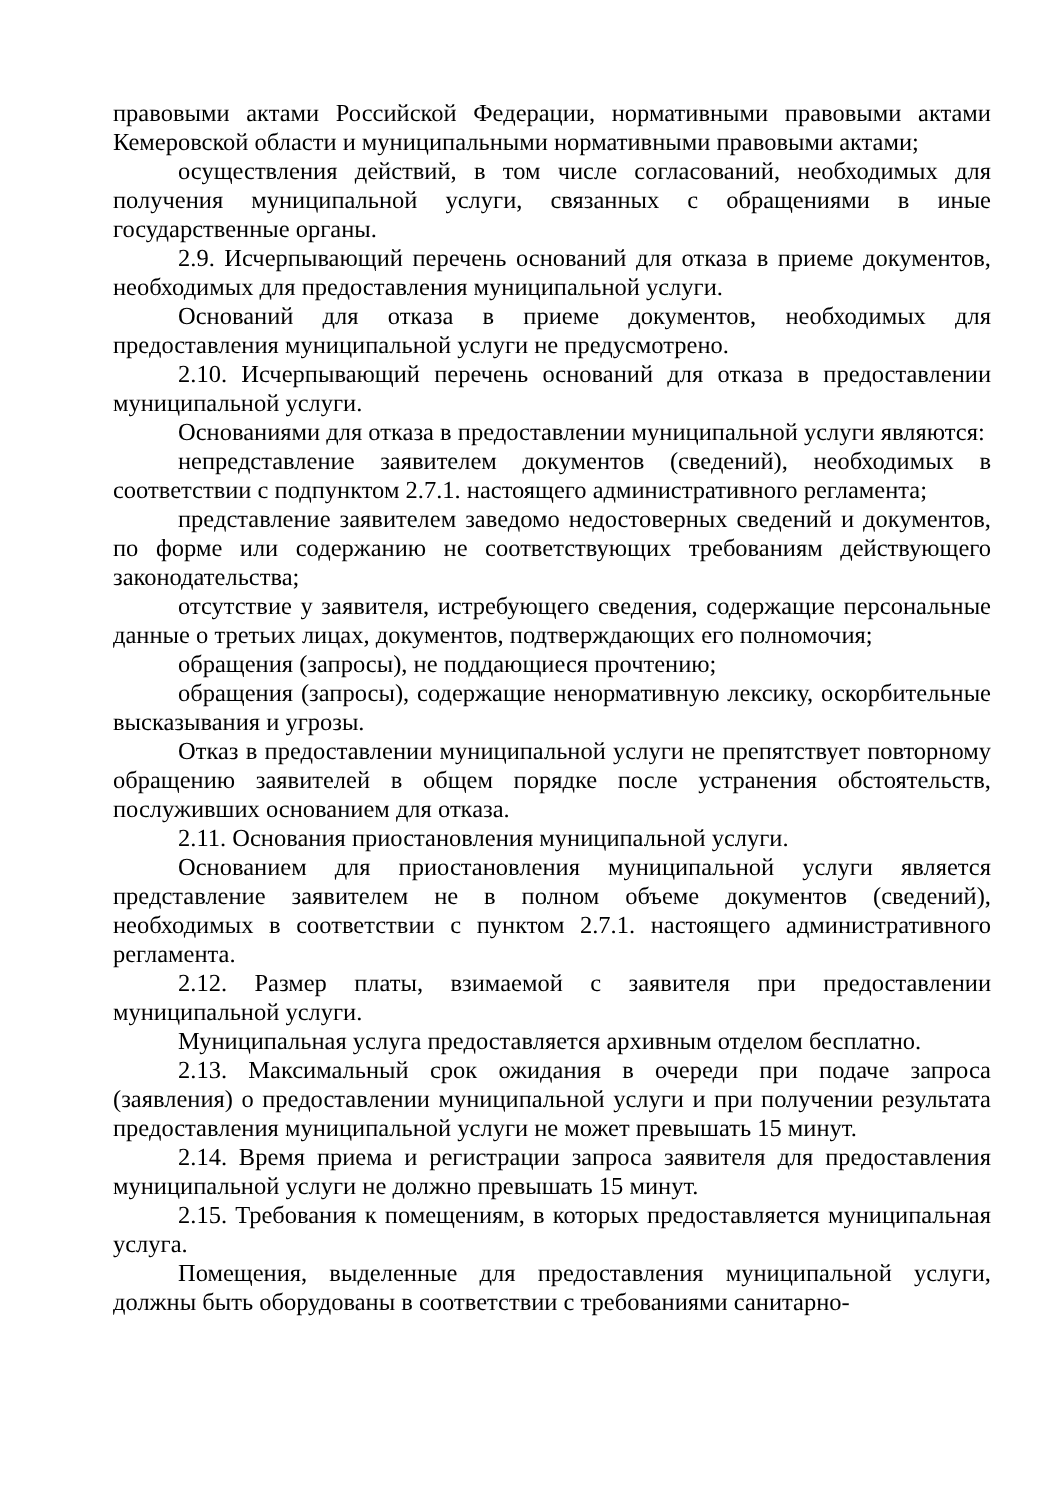правовыми актами Российской Федерации, нормативными правовыми актами Кемеровской области и муниципальными нормативными правовыми актами;
осуществления действий, в том числе согласований, необходимых для получения муниципальной услуги, связанных с обращениями в иные государственные органы.
2.9. Исчерпывающий перечень оснований для отказа в приеме документов, необходимых для предоставления муниципальной услуги.
Оснований для отказа в приеме документов, необходимых для предоставления муниципальной услуги не предусмотрено.
2.10. Исчерпывающий перечень оснований для отказа в предоставлении муниципальной услуги.
Основаниями для отказа в предоставлении муниципальной услуги являются:
непредставление заявителем документов (сведений), необходимых в соответствии с подпунктом 2.7.1. настоящего административного регламента;
представление заявителем заведомо недостоверных сведений и документов, по форме или содержанию не соответствующих требованиям действующего законодательства;
отсутствие у заявителя, истребующего сведения, содержащие персональные данные о третьих лицах, документов, подтверждающих его полномочия;
обращения (запросы), не поддающиеся прочтению;
обращения (запросы), содержащие ненормативную лексику, оскорбительные высказывания и угрозы.
Отказ в предоставлении муниципальной услуги не препятствует повторному обращению заявителей в общем порядке после устранения обстоятельств, послуживших основанием для отказа.
2.11. Основания приостановления муниципальной услуги.
Основанием для приостановления муниципальной услуги является представление заявителем не в полном объеме документов (сведений), необходимых в соответствии с пунктом 2.7.1. настоящего административного регламента.
2.12. Размер платы, взимаемой с заявителя при предоставлении муниципальной услуги.
Муниципальная услуга предоставляется архивным отделом бесплатно.
2.13. Максимальный срок ожидания в очереди при подаче запроса (заявления) о предоставлении муниципальной услуги и при получении результата предоставления муниципальной услуги не может превышать 15 минут.
2.14. Время приема и регистрации запроса заявителя для предоставления муниципальной услуги не должно превышать 15 минут.
2.15. Требования к помещениям, в которых предоставляется муниципальная услуга.
Помещения, выделенные для предоставления муниципальной услуги, должны быть оборудованы в соответствии с требованиями санитарно-